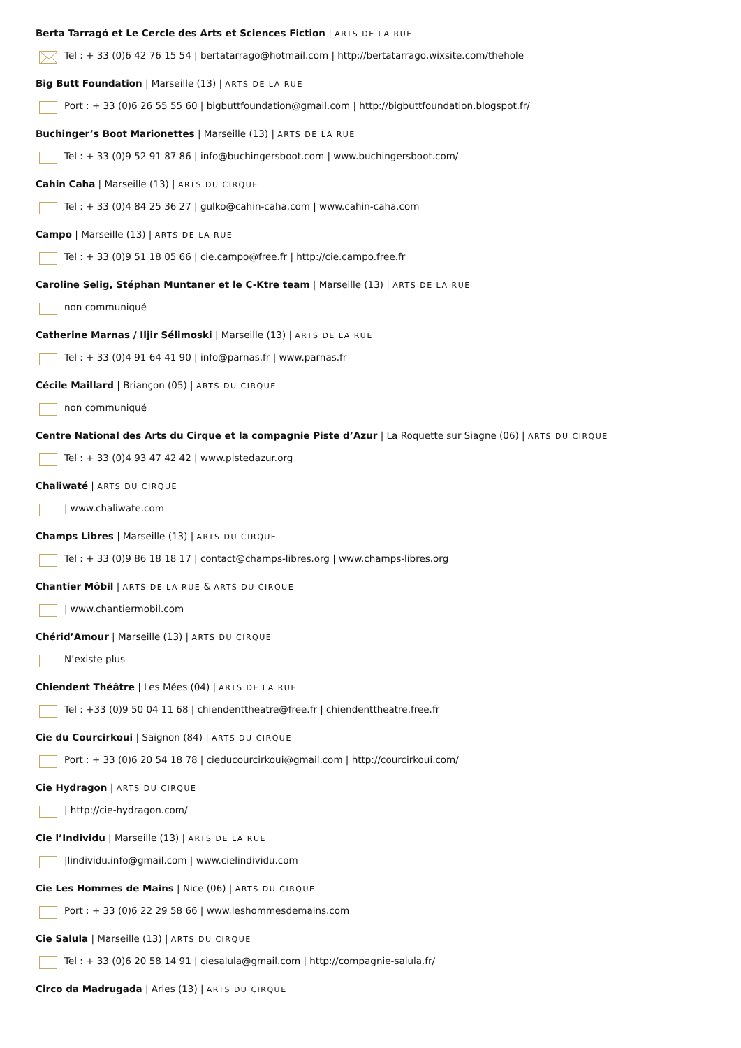Berta Tarragó et Le Cercle des Arts et Sciences Fiction | ARTS DE LA RUE
Tel : + 33 (0)6 42 76 15 54 | bertatarrago@hotmail.com | http://bertatarrago.wixsite.com/thehole
Big Butt Foundation | Marseille (13) | ARTS DE LA RUE
Port : + 33 (0)6 26 55 55 60 | bigbuttfoundation@gmail.com | http://bigbuttfoundation.blogspot.fr/
Buchinger’s Boot Marionettes | Marseille (13) | ARTS DE LA RUE
Tel : + 33 (0)9 52 91 87 86 | info@buchingersboot.com | www.buchingersboot.com/
Cahin Caha | Marseille (13) | ARTS DU CIRQUE
Tel : + 33 (0)4 84 25 36 27 | gulko@cahin-caha.com | www.cahin-caha.com
Campo | Marseille (13) | ARTS DE LA RUE
Tel : + 33 (0)9 51 18 05 66 | cie.campo@free.fr | http://cie.campo.free.fr
Caroline Selig, Stéphan Muntaner et le C-Ktre team | Marseille (13) | ARTS DE LA RUE
non communiqué
Catherine Marnas / Iljir Sélimoski | Marseille (13) | ARTS DE LA RUE
Tel : + 33 (0)4 91 64 41 90 | info@parnas.fr | www.parnas.fr
Cécile Maillard | Briançon (05) | ARTS DU CIRQUE
non communiqué
Centre National des Arts du Cirque et la compagnie Piste d’Azur | La Roquette sur Siagne (06) | ARTS DU CIRQUE
Tel : + 33 (0)4 93 47 42 42 | www.pistedazur.org
Chaliwaté | ARTS DU CIRQUE
| www.chaliwate.com
Champs Libres | Marseille (13) | ARTS DU CIRQUE
Tel : + 33 (0)9 86 18 18 17 | contact@champs-libres.org | www.champs-libres.org
Chantier Môbil | ARTS DE LA RUE & ARTS DU CIRQUE
| www.chantiermobil.com
Chérid’Amour | Marseille (13) | ARTS DU CIRQUE
N’existe plus
Chiendent Théâtre | Les Mées (04) | ARTS DE LA RUE
Tel : +33 (0)9 50 04 11 68 | chiendenttheatre@free.fr | chiendenttheatre.free.fr
Cie du Courcirkoui | Saignon (84) | ARTS DU CIRQUE
Port : + 33 (0)6 20 54 18 78 | cieducourcirkoui@gmail.com | http://courcirkoui.com/
Cie Hydragon | ARTS DU CIRQUE
| http://cie-hydragon.com/
Cie l’Individu | Marseille (13) | ARTS DE LA RUE
|lindividu.info@gmail.com | www.cielindividu.com
Cie Les Hommes de Mains | Nice (06) | ARTS DU CIRQUE
Port : + 33 (0)6 22 29 58 66 | www.leshommesdemains.com
Cie Salula | Marseille (13) | ARTS DU CIRQUE
Tel : + 33 (0)6 20 58 14 91 | ciesalula@gmail.com | http://compagnie-salula.fr/
Circo da Madrugada | Arles (13) | ARTS DU CIRQUE